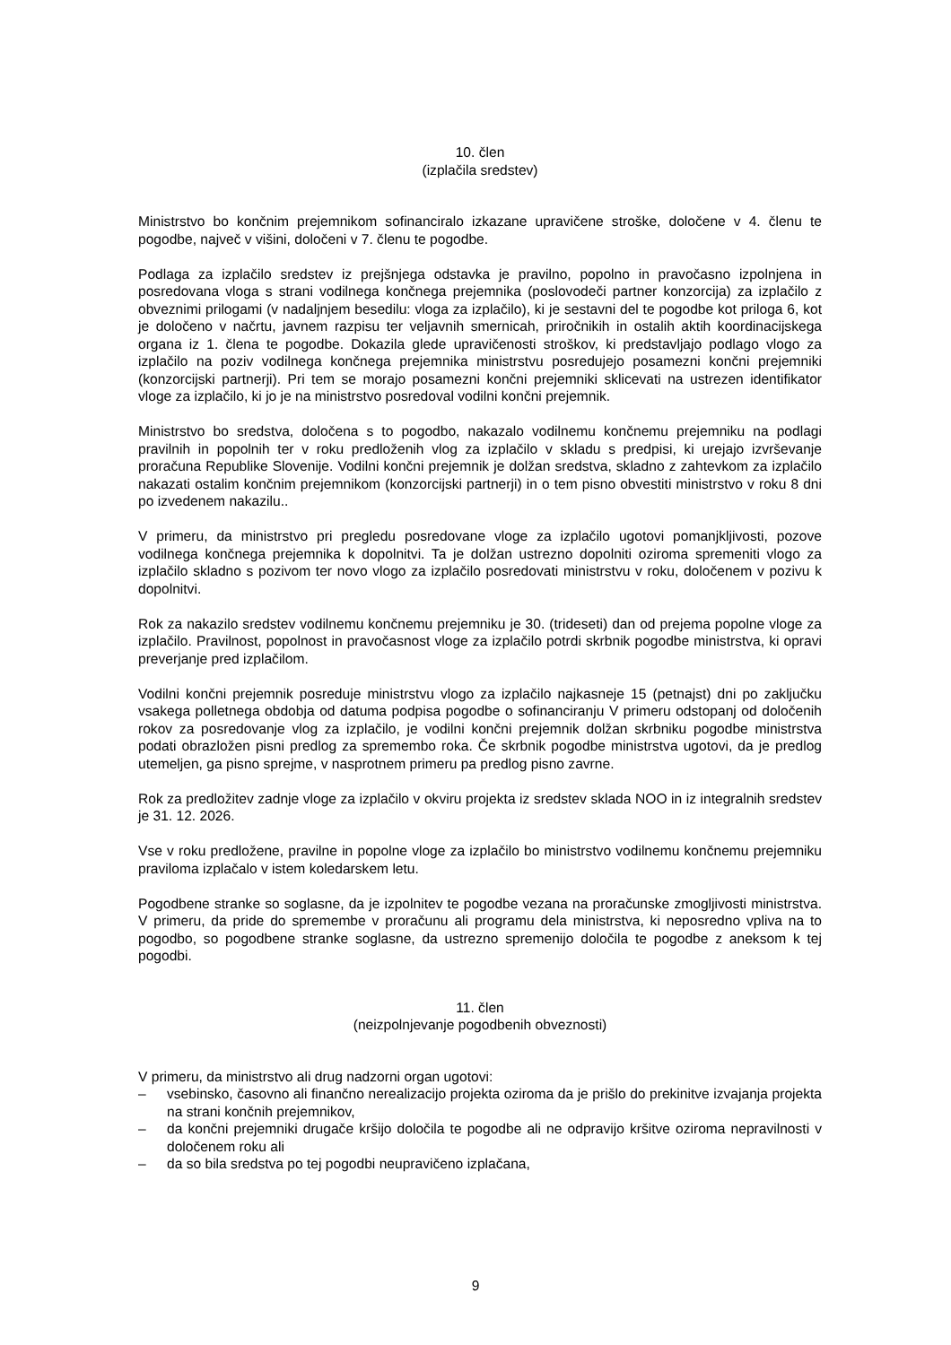10. člen
(izplačila sredstev)
Ministrstvo bo končnim prejemnikom sofinanciralo izkazane upravičene stroške, določene v 4. členu te pogodbe, največ v višini, določeni v 7. členu te pogodbe.
Podlaga za izplačilo sredstev iz prejšnjega odstavka je pravilno, popolno in pravočasno izpolnjena in posredovana vloga s strani vodilnega končnega prejemnika (poslovodeči partner konzorcija) za izplačilo z obveznimi prilogami (v nadaljnjem besedilu: vloga za izplačilo), ki je sestavni del te pogodbe kot priloga 6, kot je določeno v načrtu, javnem razpisu ter veljavnih smernicah, priročnikih in ostalih aktih koordinacijskega organa iz 1. člena te pogodbe. Dokazila glede upravičenosti stroškov, ki predstavljajo podlago vlogo za izplačilo na poziv vodilnega končnega prejemnika ministrstvu posredujejo posamezni končni prejemniki (konzorcijski partnerji). Pri tem se morajo posamezni končni prejemniki sklicevati na ustrezen identifikator vloge za izplačilo, ki jo je na ministrstvo posredoval vodilni končni prejemnik.
Ministrstvo bo sredstva, določena s to pogodbo, nakazalo vodilnemu končnemu prejemniku na podlagi pravilnih in popolnih ter v roku predloženih vlog za izplačilo v skladu s predpisi, ki urejajo izvrševanje proračuna Republike Slovenije. Vodilni končni prejemnik je dolžan sredstva, skladno z zahtevkom za izplačilo nakazati ostalim končnim prejemnikom (konzorcijski partnerji) in o tem pisno obvestiti ministrstvo v roku 8 dni po izvedenem nakazilu..
V primeru, da ministrstvo pri pregledu posredovane vloge za izplačilo ugotovi pomanjkljivosti, pozove vodilnega končnega prejemnika k dopolnitvi. Ta je dolžan ustrezno dopolniti oziroma spremeniti vlogo za izplačilo skladno s pozivom ter novo vlogo za izplačilo posredovati ministrstvu v roku, določenem v pozivu k dopolnitvi.
Rok za nakazilo sredstev vodilnemu končnemu prejemniku je 30. (trideseti) dan od prejema popolne vloge za izplačilo. Pravilnost, popolnost in pravočasnost vloge za izplačilo potrdi skrbnik pogodbe ministrstva, ki opravi preverjanje pred izplačilom.
Vodilni končni prejemnik posreduje ministrstvu vlogo za izplačilo najkasneje 15 (petnajst) dni po zaključku vsakega polletnega obdobja od datuma podpisa pogodbe o sofinanciranju V primeru odstopanj od določenih rokov za posredovanje vlog za izplačilo, je vodilni končni prejemnik dolžan skrbniku pogodbe ministrstva podati obrazložen pisni predlog za spremembo roka. Če skrbnik pogodbe ministrstva ugotovi, da je predlog utemeljen, ga pisno sprejme, v nasprotnem primeru pa predlog pisno zavrne.
Rok za predložitev zadnje vloge za izplačilo v okviru projekta iz sredstev sklada NOO in iz integralnih sredstev je 31. 12. 2026.
Vse v roku predložene, pravilne in popolne vloge za izplačilo bo ministrstvo vodilnemu končnemu prejemniku praviloma izplačalo v istem koledarskem letu.
Pogodbene stranke so soglasne, da je izpolnitev te pogodbe vezana na proračunske zmogljivosti ministrstva. V primeru, da pride do spremembe v proračunu ali programu dela ministrstva, ki neposredno vpliva na to pogodbo, so pogodbene stranke soglasne, da ustrezno spremenijo določila te pogodbe z aneksom k tej pogodbi.
11. člen
(neizpolnjevanje pogodbenih obveznosti)
V primeru, da ministrstvo ali drug nadzorni organ ugotovi:
– vsebinsko, časovno ali finančno nerealizacijo projekta oziroma da je prišlo do prekinitve izvajanja projekta na strani končnih prejemnikov,
– da končni prejemniki drugače kršijo določila te pogodbe ali ne odpravijo kršitve oziroma nepravilnosti v določenem roku ali
– da so bila sredstva po tej pogodbi neupravičeno izplačana,
9